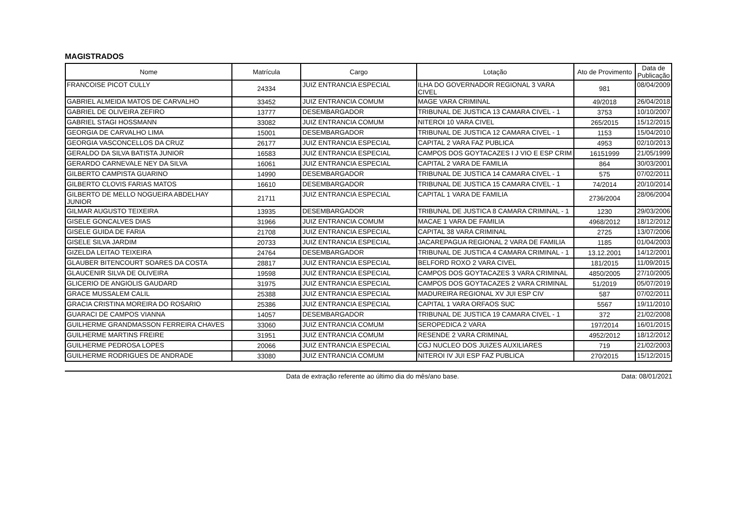MAGISTRADOS
| Nome | Matrícula | Cargo | Lotação | Ato de Provimento | Data de Publicação |
| --- | --- | --- | --- | --- | --- |
| FRANCOISE PICOT CULLY | 24334 | JUIZ ENTRANCIA ESPECIAL | ILHA DO GOVERNADOR REGIONAL 3 VARA CIVEL | 981 | 08/04/2009 |
| GABRIEL ALMEIDA MATOS DE CARVALHO | 33452 | JUIZ ENTRANCIA COMUM | MAGE VARA CRIMINAL | 49/2018 | 26/04/2018 |
| GABRIEL DE OLIVEIRA ZEFIRO | 13777 | DESEMBARGADOR | TRIBUNAL DE JUSTICA 13 CAMARA CIVEL - 1 | 3753 | 10/10/2007 |
| GABRIEL STAGI HOSSMANN | 33082 | JUIZ ENTRANCIA COMUM | NITEROI 10 VARA CIVEL | 265/2015 | 15/12/2015 |
| GEORGIA DE CARVALHO LIMA | 15001 | DESEMBARGADOR | TRIBUNAL DE JUSTICA 12 CAMARA CIVEL - 1 | 1153 | 15/04/2010 |
| GEORGIA VASCONCELLOS DA CRUZ | 26177 | JUIZ ENTRANCIA ESPECIAL | CAPITAL 2 VARA FAZ PUBLICA | 4953 | 02/10/2013 |
| GERALDO DA SILVA BATISTA JUNIOR | 16583 | JUIZ ENTRANCIA ESPECIAL | CAMPOS DOS GOYTACAZES I J VIO E ESP CRIM | 16151999 | 21/05/1999 |
| GERARDO CARNEVALE NEY DA SILVA | 16061 | JUIZ ENTRANCIA ESPECIAL | CAPITAL 2 VARA DE FAMILIA | 864 | 30/03/2001 |
| GILBERTO CAMPISTA GUARINO | 14990 | DESEMBARGADOR | TRIBUNAL DE JUSTICA 14 CAMARA CIVEL - 1 | 575 | 07/02/2011 |
| GILBERTO CLOVIS FARIAS MATOS | 16610 | DESEMBARGADOR | TRIBUNAL DE JUSTICA 15 CAMARA CIVEL - 1 | 74/2014 | 20/10/2014 |
| GILBERTO DE MELLO NOGUEIRA ABDELHAY JUNIOR | 21711 | JUIZ ENTRANCIA ESPECIAL | CAPITAL 1 VARA DE FAMILIA | 2736/2004 | 28/06/2004 |
| GILMAR AUGUSTO TEIXEIRA | 13935 | DESEMBARGADOR | TRIBUNAL DE JUSTICA 8 CAMARA CRIMINAL - 1 | 1230 | 29/03/2006 |
| GISELE GONCALVES DIAS | 31966 | JUIZ ENTRANCIA COMUM | MACAE 1 VARA DE FAMILIA | 4968/2012 | 18/12/2012 |
| GISELE GUIDA DE FARIA | 21708 | JUIZ ENTRANCIA ESPECIAL | CAPITAL 38 VARA CRIMINAL | 2725 | 13/07/2006 |
| GISELE SILVA JARDIM | 20733 | JUIZ ENTRANCIA ESPECIAL | JACAREPAGUA REGIONAL 2 VARA DE FAMILIA | 1185 | 01/04/2003 |
| GIZELDA LEITAO TEIXEIRA | 24764 | DESEMBARGADOR | TRIBUNAL DE JUSTICA 4 CAMARA CRIMINAL - 1 | 13.12.2001 | 14/12/2001 |
| GLAUBER BITENCOURT SOARES DA COSTA | 28817 | JUIZ ENTRANCIA ESPECIAL | BELFORD ROXO 2 VARA CIVEL | 181/2015 | 11/09/2015 |
| GLAUCENIR SILVA DE OLIVEIRA | 19598 | JUIZ ENTRANCIA ESPECIAL | CAMPOS DOS GOYTACAZES 3 VARA CRIMINAL | 4850/2005 | 27/10/2005 |
| GLICERIO DE ANGIOLIS GAUDARD | 31975 | JUIZ ENTRANCIA ESPECIAL | CAMPOS DOS GOYTACAZES 2 VARA CRIMINAL | 51/2019 | 05/07/2019 |
| GRACE MUSSALEM CALIL | 25388 | JUIZ ENTRANCIA ESPECIAL | MADUREIRA REGIONAL XV JUI ESP CIV | 587 | 07/02/2011 |
| GRACIA CRISTINA MOREIRA DO ROSARIO | 25386 | JUIZ ENTRANCIA ESPECIAL | CAPITAL 1 VARA ORFAOS SUC | 5567 | 19/11/2010 |
| GUARACI DE CAMPOS VIANNA | 14057 | DESEMBARGADOR | TRIBUNAL DE JUSTICA 19 CAMARA CIVEL - 1 | 372 | 21/02/2008 |
| GUILHERME GRANDMASSON FERREIRA CHAVES | 33060 | JUIZ ENTRANCIA COMUM | SEROPEDICA 2 VARA | 197/2014 | 16/01/2015 |
| GUILHERME MARTINS FREIRE | 31951 | JUIZ ENTRANCIA COMUM | RESENDE 2 VARA CRIMINAL | 4952/2012 | 18/12/2012 |
| GUILHERME PEDROSA LOPES | 20066 | JUIZ ENTRANCIA ESPECIAL | CGJ NUCLEO DOS JUIZES AUXILIARES | 719 | 21/02/2003 |
| GUILHERME RODRIGUES DE ANDRADE | 33080 | JUIZ ENTRANCIA COMUM | NITEROI IV JUI ESP FAZ PUBLICA | 270/2015 | 15/12/2015 |
Data de extração referente ao último dia do mês/ano base. Data: 08/01/2021